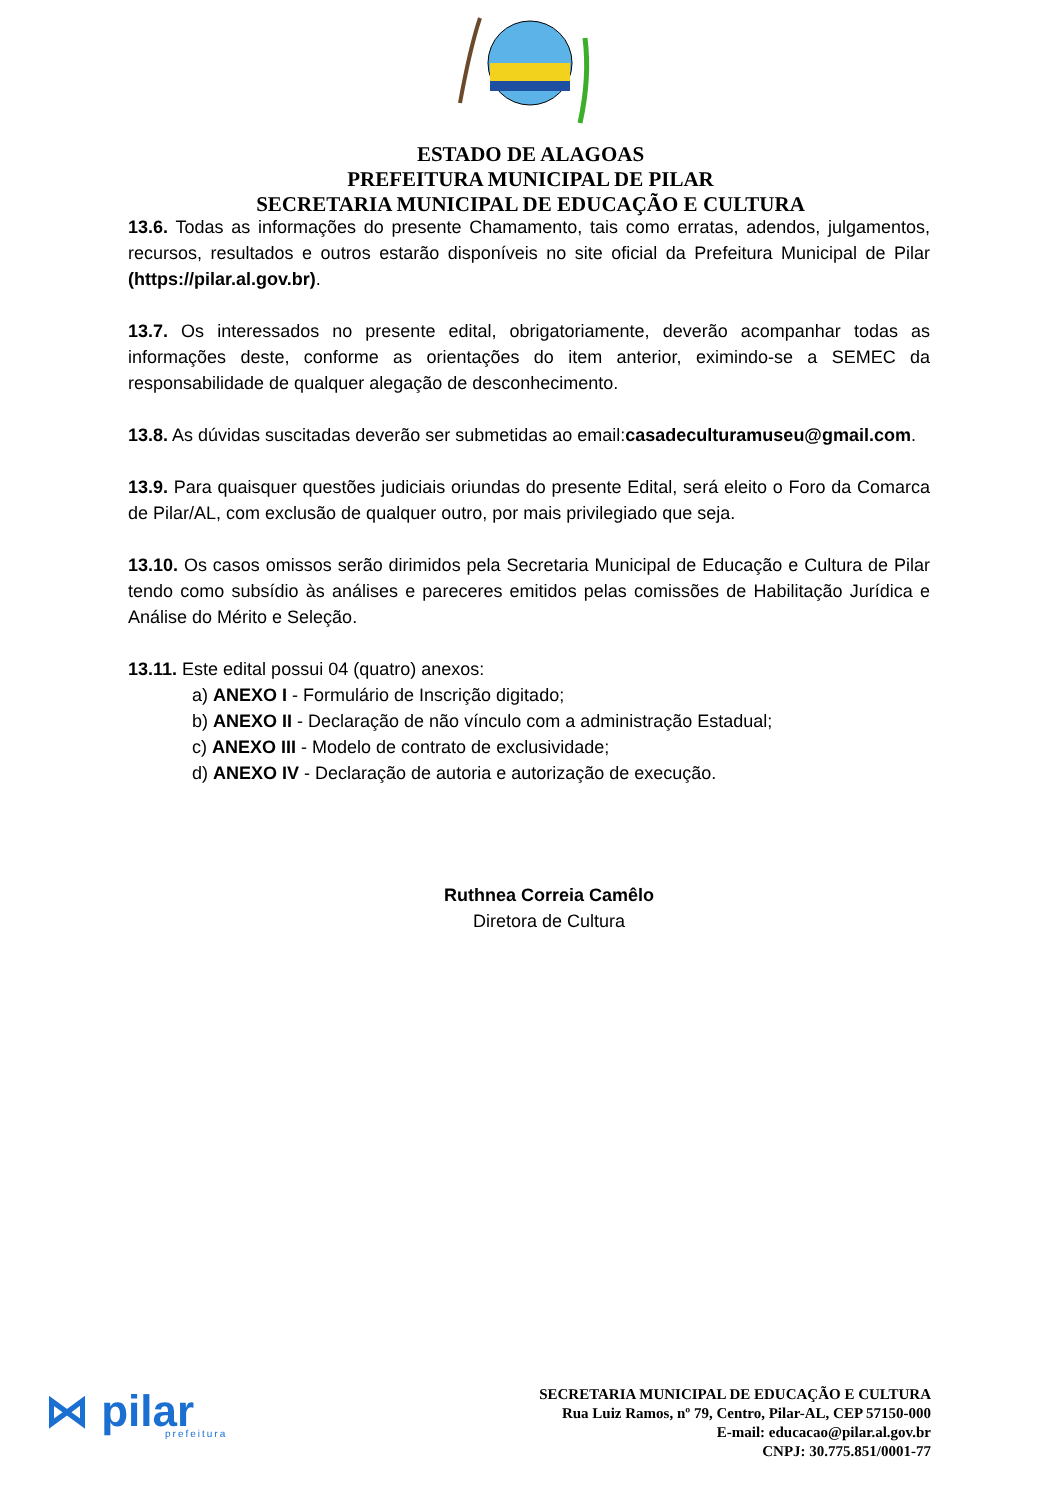ESTADO DE ALAGOAS
PREFEITURA MUNICIPAL DE PILAR
SECRETARIA MUNICIPAL DE EDUCAÇÃO E CULTURA
13.6. Todas as informações do presente Chamamento, tais como erratas, adendos, julgamentos, recursos, resultados e outros estarão disponíveis no site oficial da Prefeitura Municipal de Pilar (https://pilar.al.gov.br).
13.7. Os interessados no presente edital, obrigatoriamente, deverão acompanhar todas as informações deste, conforme as orientações do item anterior, eximindo-se a SEMEC da responsabilidade de qualquer alegação de desconhecimento.
13.8. As dúvidas suscitadas deverão ser submetidas ao email:casadeculturamuseu@gmail.com.
13.9. Para quaisquer questões judiciais oriundas do presente Edital, será eleito o Foro da Comarca de Pilar/AL, com exclusão de qualquer outro, por mais privilegiado que seja.
13.10. Os casos omissos serão dirimidos pela Secretaria Municipal de Educação e Cultura de Pilar tendo como subsídio às análises e pareceres emitidos pelas comissões de Habilitação Jurídica e Análise do Mérito e Seleção.
13.11. Este edital possui 04 (quatro) anexos:
a) ANEXO I - Formulário de Inscrição digitado;
b) ANEXO II - Declaração de não vínculo com a administração Estadual;
c) ANEXO III - Modelo de contrato de exclusividade;
d) ANEXO IV - Declaração de autoria e autorização de execução.
Ruthnea Correia Camêlo
Diretora de Cultura
⋈ pilar
prefeitura
SECRETARIA MUNICIPAL DE EDUCAÇÃO E CULTURA
Rua Luiz Ramos, nº 79, Centro, Pilar-AL, CEP 57150-000
E-mail: educacao@pilar.al.gov.br
CNPJ: 30.775.851/0001-77